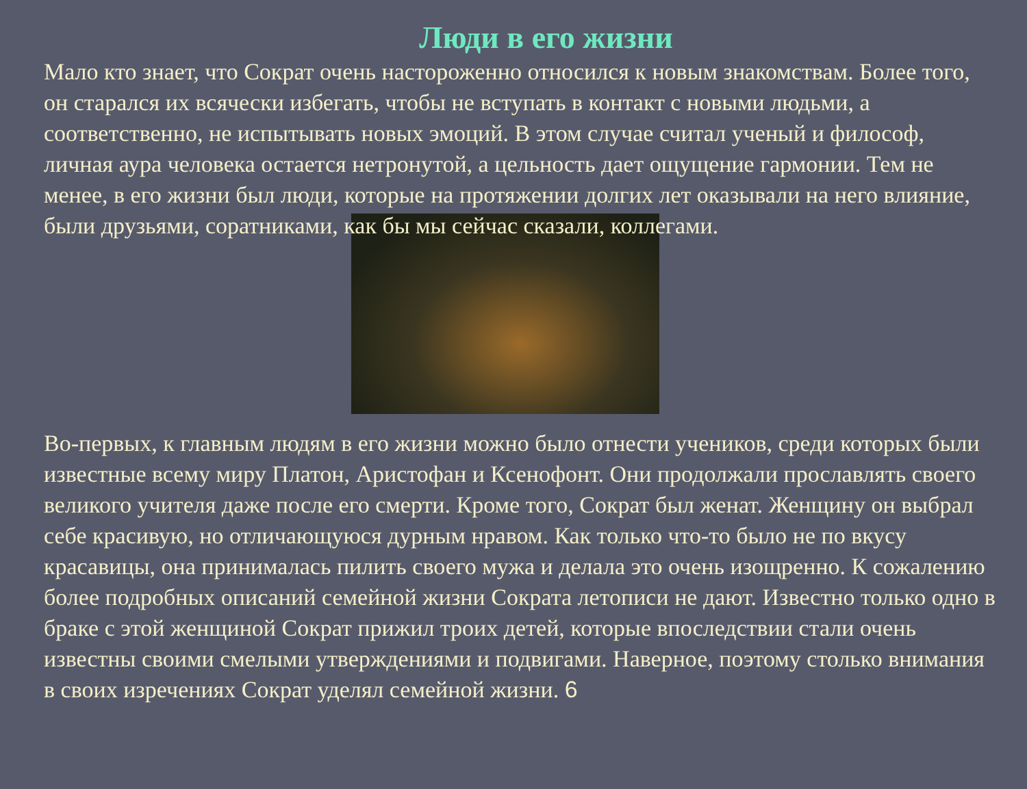Люди в его жизни
Мало кто знает, что Сократ очень настороженно относился к новым знакомствам. Более того, он старался их всячески избегать, чтобы не вступать в контакт с новыми людьми, а соответственно, не испытывать новых эмоций. В этом случае считал ученый и философ, личная аура человека остается нетронутой, а цельность дает ощущение гармонии. Тем не менее, в его жизни был люди, которые на протяжении долгих лет оказывали на него влияние, были друзьями, соратниками, как бы мы сейчас сказали, коллегами.
Во-первых, к главным людям в его жизни можно было отнести учеников, среди которых были известные всему миру Платон, Аристофан и Ксенофонт. Они продолжали прославлять своего великого учителя даже после его смерти. Кроме того, Сократ был женат. Женщину он выбрал себе красивую, но отличающуюся дурным нравом. Как только что-то было не по вкусу красавицы, она принималась пилить своего мужа и делала это очень изощренно. К сожалению более подробных описаний семейной жизни Сократа летописи не дают. Известно только одно в браке с этой женщиной Сократ прижил троих детей, которые впоследствии стали очень известны своими смелыми утверждениями и подвигами. Наверное, поэтому столько внимания в своих изречениях Сократ уделял семейной жизни. 6